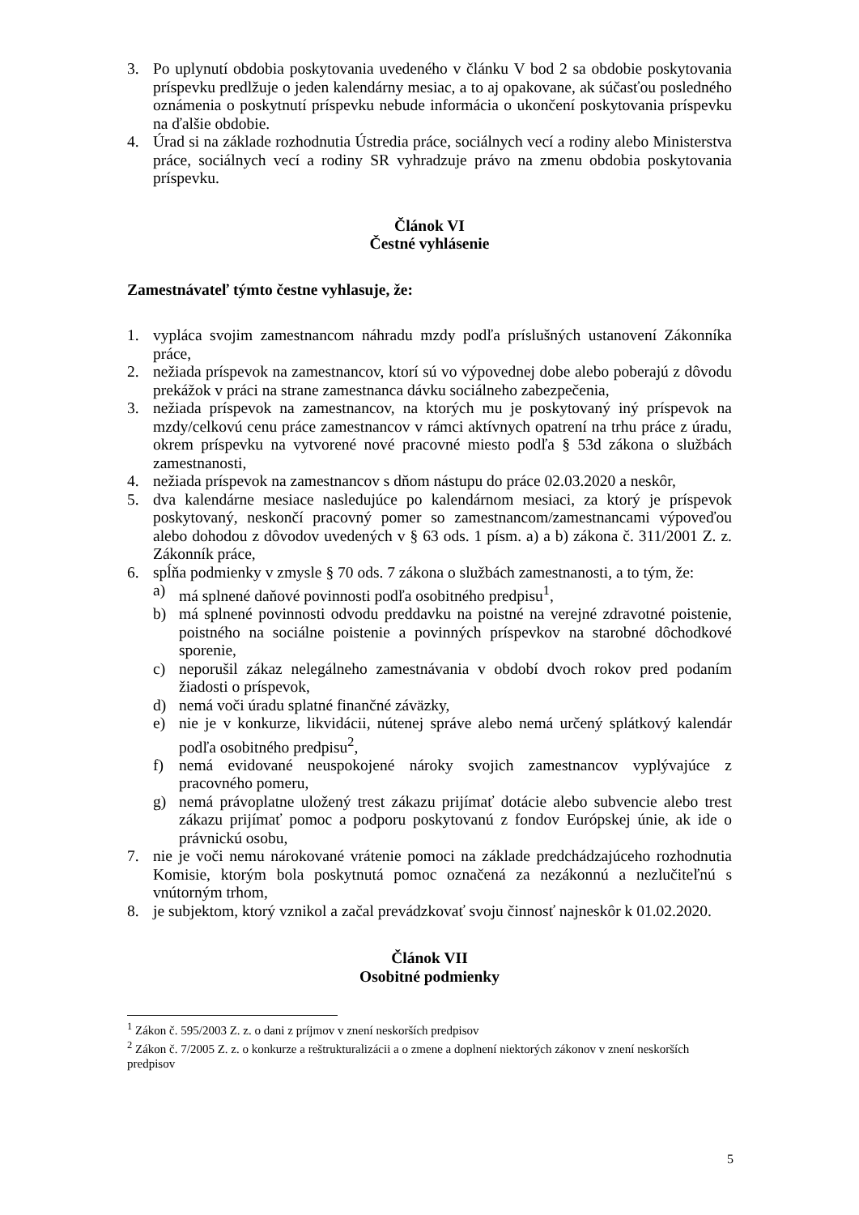3. Po uplynutí obdobia poskytovania uvedeného v článku V bod 2 sa obdobie poskytovania príspevku predlžuje o jeden kalendárny mesiac, a to aj opakovane, ak súčasťou posledného oznámenia o poskytnutí príspevku nebude informácia o ukončení poskytovania príspevku na ďalšie obdobie.
4. Úrad si na základe rozhodnutia Ústredia práce, sociálnych vecí a rodiny alebo Ministerstva práce, sociálnych vecí a rodiny SR vyhradzuje právo na zmenu obdobia poskytovania príspevku.
Článok VI
Čestné vyhlásenie
Zamestnávateľ týmto čestne vyhlasuje, že:
1. vypláca svojim zamestnancom náhradu mzdy podľa príslušných ustanovení Zákonníka práce,
2. nežiada príspevok na zamestnancov, ktorí sú vo výpovednej dobe alebo poberajú z dôvodu prekážok v práci na strane zamestnanca dávku sociálneho zabezpečenia,
3. nežiada príspevok na zamestnancov, na ktorých mu je poskytovaný iný príspevok na mzdy/celkovú cenu práce zamestnancov v rámci aktívnych opatrení na trhu práce z úradu, okrem príspevku na vytvorené nové pracovné miesto podľa § 53d zákona o službách zamestnanosti,
4. nežiada príspevok na zamestnancov s dňom nástupu do práce 02.03.2020 a neskôr,
5. dva kalendárne mesiace nasledujúce po kalendárnom mesiaci, za ktorý je príspevok poskytovaný, neskončí pracovný pomer so zamestnancom/zamestnancami výpoveďou alebo dohodou z dôvodov uvedených v § 63 ods. 1 písm. a) a b) zákona č. 311/2001 Z. z. Zákonník práce,
6. spĺňa podmienky v zmysle § 70 ods. 7 zákona o službách zamestnanosti, a to tým, že:
a) má splnené daňové povinnosti podľa osobitného predpisu<sup>1</sup>,
b) má splnené povinnosti odvodu preddavku na poistné na verejné zdravotné poistenie, poistného na sociálne poistenie a povinných príspevkov na starobné dôchodkové sporenie,
c) neporušil zákaz nelegálneho zamestnávania v období dvoch rokov pred podaním žiadosti o príspevok,
d) nemá voči úradu splatné finančné záväzky,
e) nie je v konkurze, likvidácii, nútenej správe alebo nemá určený splátkový kalendár podľa osobitného predpisu<sup>2</sup>,
f) nemá evidované neuspokojené nároky svojich zamestnancov vyplývajúce z pracovného pomeru,
g) nemá právoplatne uložený trest zákazu prijímať dotácie alebo subvencie alebo trest zákazu prijímať pomoc a podporu poskytovanú z fondov Európskej únie, ak ide o právnickú osobu,
7. nie je voči nemu nárokované vrátenie pomoci na základe predchádzajúceho rozhodnutia Komisie, ktorým bola poskytnutá pomoc označená za nezákonnú a nezlučiteľnú s vnútorným trhom,
8. je subjektom, ktorý vznikol a začal prevádzkovať svoju činnosť najneskôr k 01.02.2020.
Článok VII
Osobitné podmienky
<sup>1</sup> Zákon č. 595/2003 Z. z. o dani z príjmov v znení neskorších predpisov
<sup>2</sup> Zákon č. 7/2005 Z. z. o konkurze a reštrukturalizácii a o zmene a doplnení niektorých zákonov v znení neskorších predpisov
5